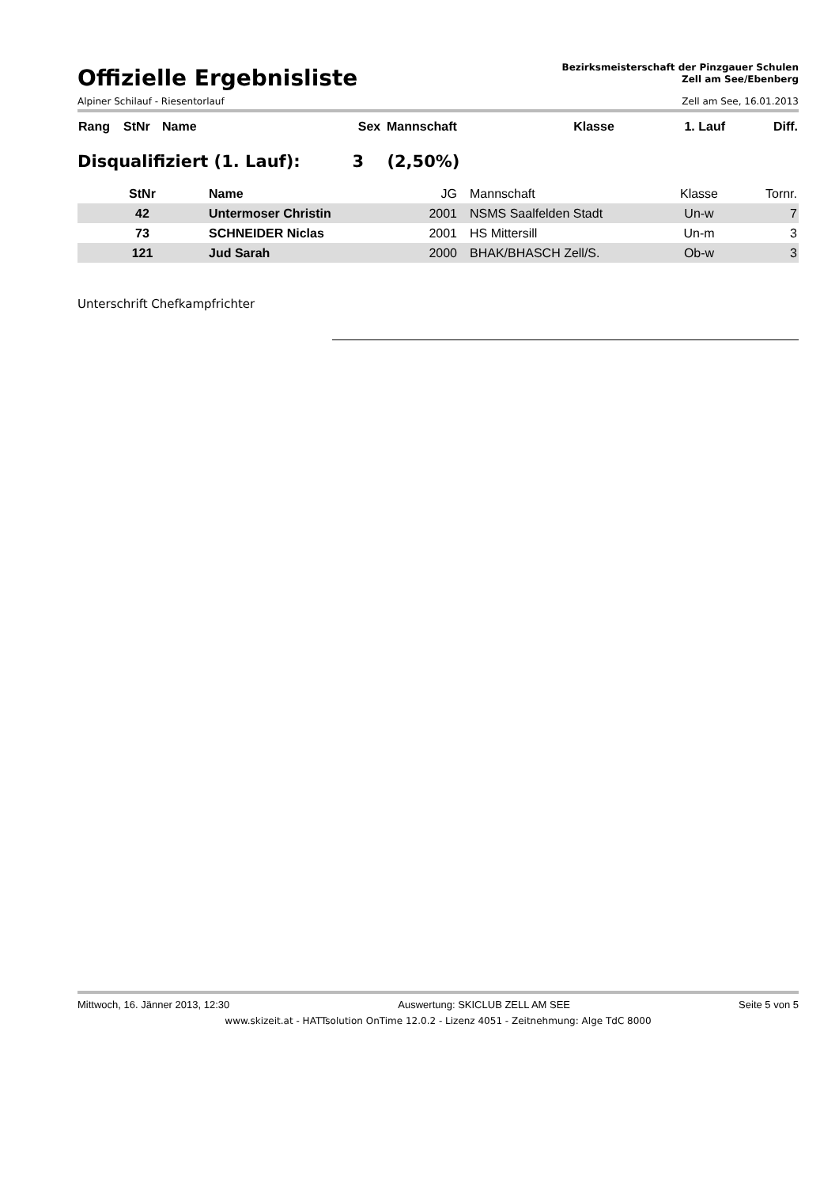Offizielle Ergebnisliste
Bezirksmeisterschaft der Pinzgauer Schulen
Zell am See/Ebenberg
Alpiner Schilauf - Riesentorlauf Zell am See, 16.01.2013
| Rang | StNr | Name | Sex | Mannschaft | Klasse | 1. Lauf | Diff. |
| --- | --- | --- | --- | --- | --- | --- | --- |
Disqualifiziert (1. Lauf): 3 (2,50%)
| StNr | Name | JG | Mannschaft | Klasse | Tornr. |
| --- | --- | --- | --- | --- | --- |
| 42 | Untermoser Christin | 2001 | NSMS Saalfelden Stadt | Un-w | 7 |
| 73 | SCHNEIDER Niclas | 2001 | HS Mittersill | Un-m | 3 |
| 121 | Jud Sarah | 2000 | BHAK/BHASCH Zell/S. | Ob-w | 3 |
Unterschrift Chefkampfrichter
Mittwoch, 16. Jänner 2013, 12:30 Auswertung: SKICLUB ZELL AM SEE Seite 5 von 5
www.skizeit.at - HATTsolution OnTime 12.0.2 - Lizenz 4051 - Zeitnehmung: Alge TdC 8000